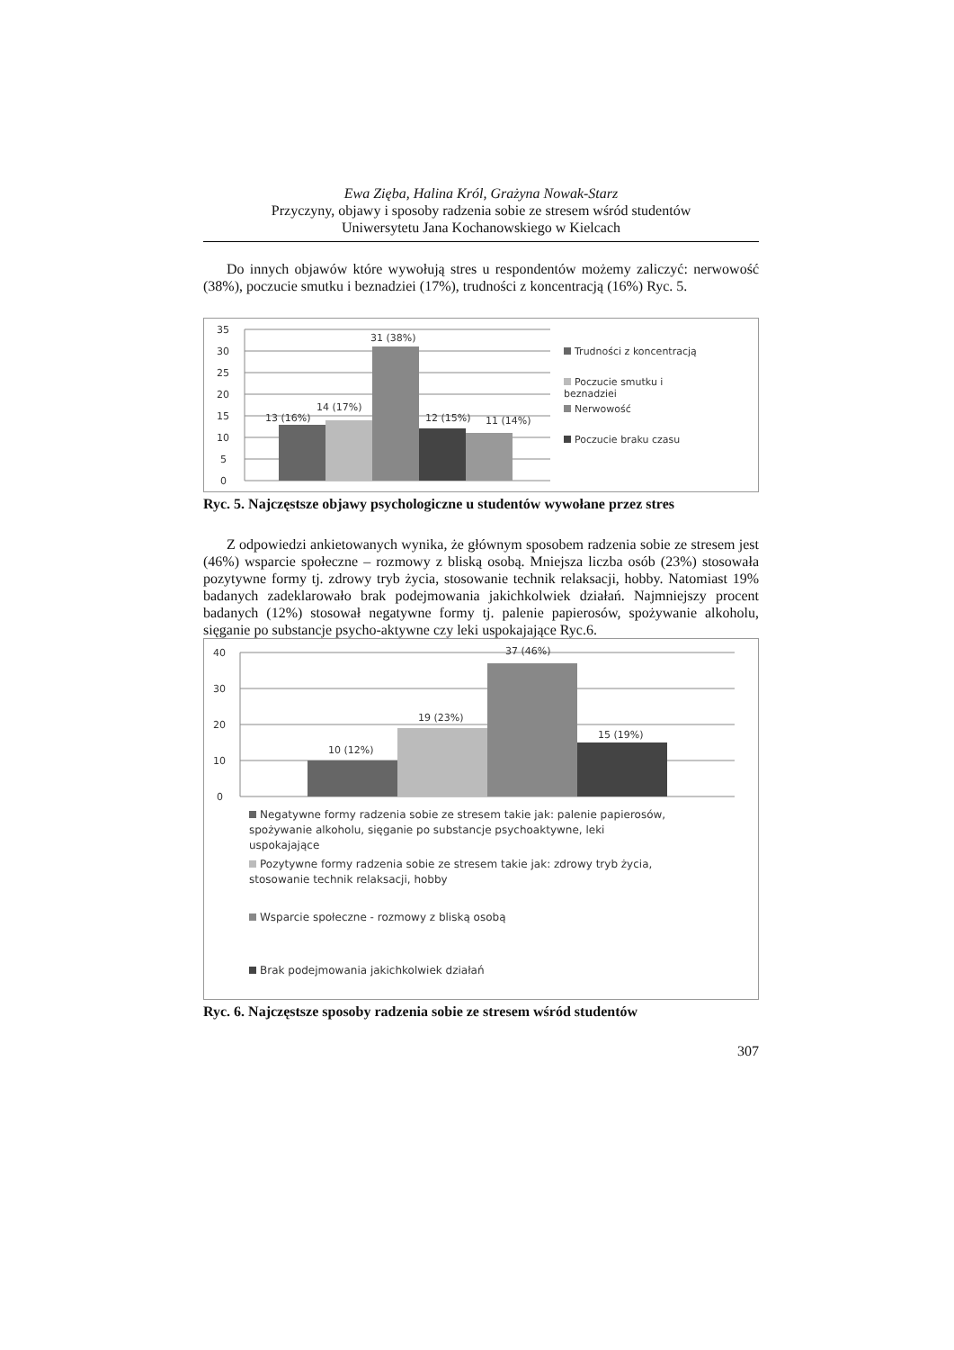Ewa Zięba, Halina Król, Grażyna Nowak-Starz
Przyczyny, objawy i sposoby radzenia sobie ze stresem wśród studentów
Uniwersytetu Jana Kochanowskiego w Kielcach
Do innych objawów które wywołują stres u respondentów możemy zaliczyć: nerwowość (38%), poczucie smutku i beznadziei (17%), trudności z koncentracją (16%) Ryc. 5.
35
30
25
20
15
10
5
0
13 (16%)
14 (17%)
31 (38%)
12 (15%)
11 (14%)
Trudności z koncentracją
Poczucie smutku i
beznadziei
Nerwowość
Poczucie braku czasu
Ryc. 5. Najczęstsze objawy psychologiczne u studentów wywołane przez stres
Z odpowiedzi ankietowanych wynika, że głównym sposobem radzenia sobie ze stresem jest (46%) wsparcie społeczne – rozmowy z bliską osobą. Mniejsza liczba osób (23%) stosowała pozytywne formy tj. zdrowy tryb życia, stosowanie technik relaksacji, hobby. Natomiast 19% badanych zadeklarowało brak podejmowania jakichkolwiek działań. Najmniejszy procent badanych (12%) stosował negatywne formy tj. palenie papierosów, spożywanie alkoholu, sięganie po substancje psycho-aktywne czy leki uspokajające Ryc.6.
40
30
20
10
0
10 (12%)
19 (23%)
37 (46%)
15 (19%)
Negatywne formy radzenia sobie ze stresem takie jak: palenie papierosów,
spożywanie alkoholu, sięganie po substancje psychoaktywne, leki
uspokajające
Pozytywne formy radzenia sobie ze stresem takie jak: zdrowy tryb życia,
stosowanie technik relaksacji, hobby
Wsparcie społeczne - rozmowy z bliską osobą
Brak podejmowania jakichkolwiek działań
Ryc. 6. Najczęstsze sposoby radzenia sobie ze stresem wśród studentów
307